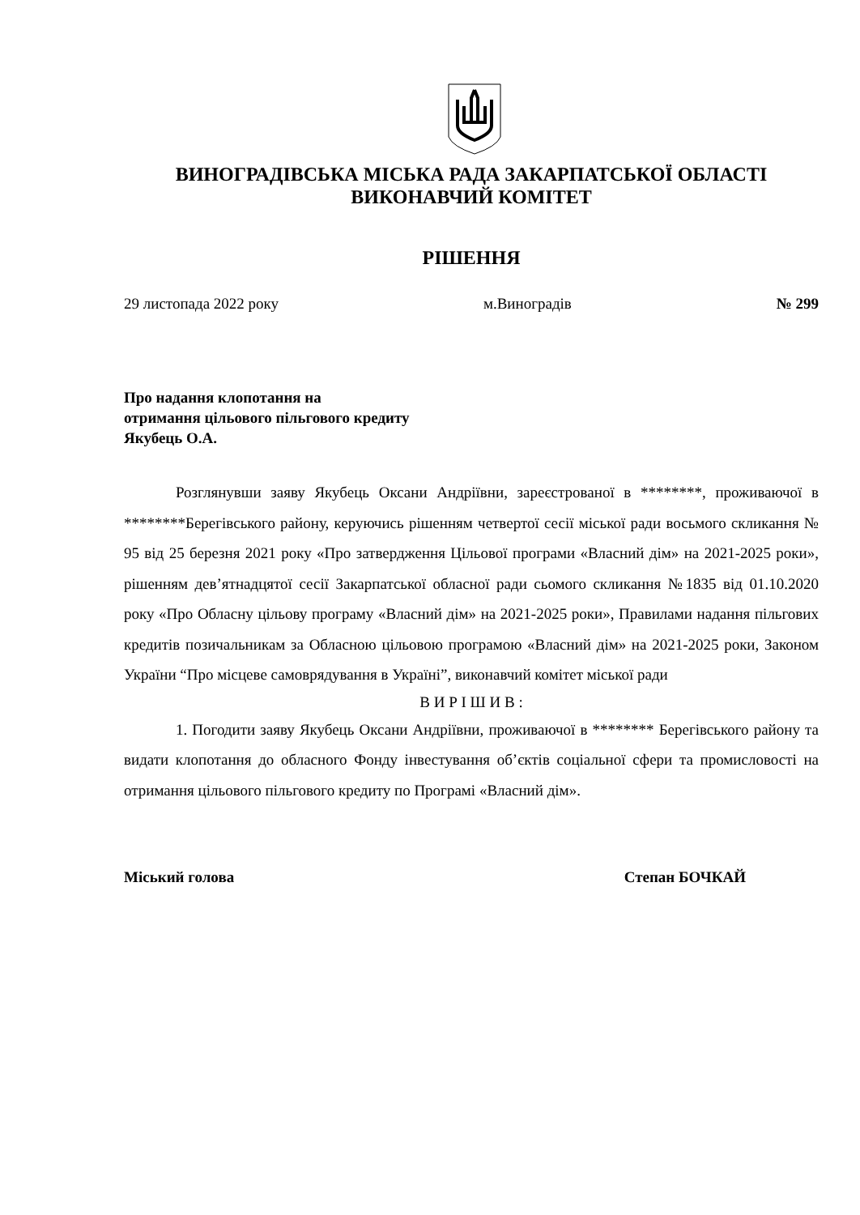ВИНОГРАДІВСЬКА МІСЬКА РАДА ЗАКАРПАТСЬКОЇ ОБЛАСТІ
ВИКОНАВЧИЙ КОМІТЕТ
РІШЕННЯ
29 листопада 2022 року м.Виноградів № 299
Про надання клопотання на
отримання цільового пільгового кредиту
Якубець О.А.
Розглянувши заяву Якубець Оксани Андріївни, зареєстрованої в ********, проживаючої в ********Берегівського району, керуючись рішенням четвертої сесії міської ради восьмого скликання № 95 від 25 березня 2021 року «Про затвердження Цільової програми «Власний дім» на 2021-2025 роки», рішенням дев’ятнадцятої сесії Закарпатської обласної ради сьомого скликання №1835 від 01.10.2020 року «Про Обласну цільову програму «Власний дім» на 2021-2025 роки», Правилами надання пільгових кредитів позичальникам за Обласною цільовою програмою «Власний дім» на 2021-2025 роки, Законом України “Про місцеве самоврядування в Україні”, виконавчий комітет міської ради
В И Р І Ш И В :
1. Погодити заяву Якубець Оксани Андріївни, проживаючої в ******** Берегівського району та видати клопотання до обласного Фонду інвестування об’єктів соціальної сфери та промисловості на отримання цільового пільгового кредиту по Програмі «Власний дім».
Міський голова Степан БОЧКАЙ